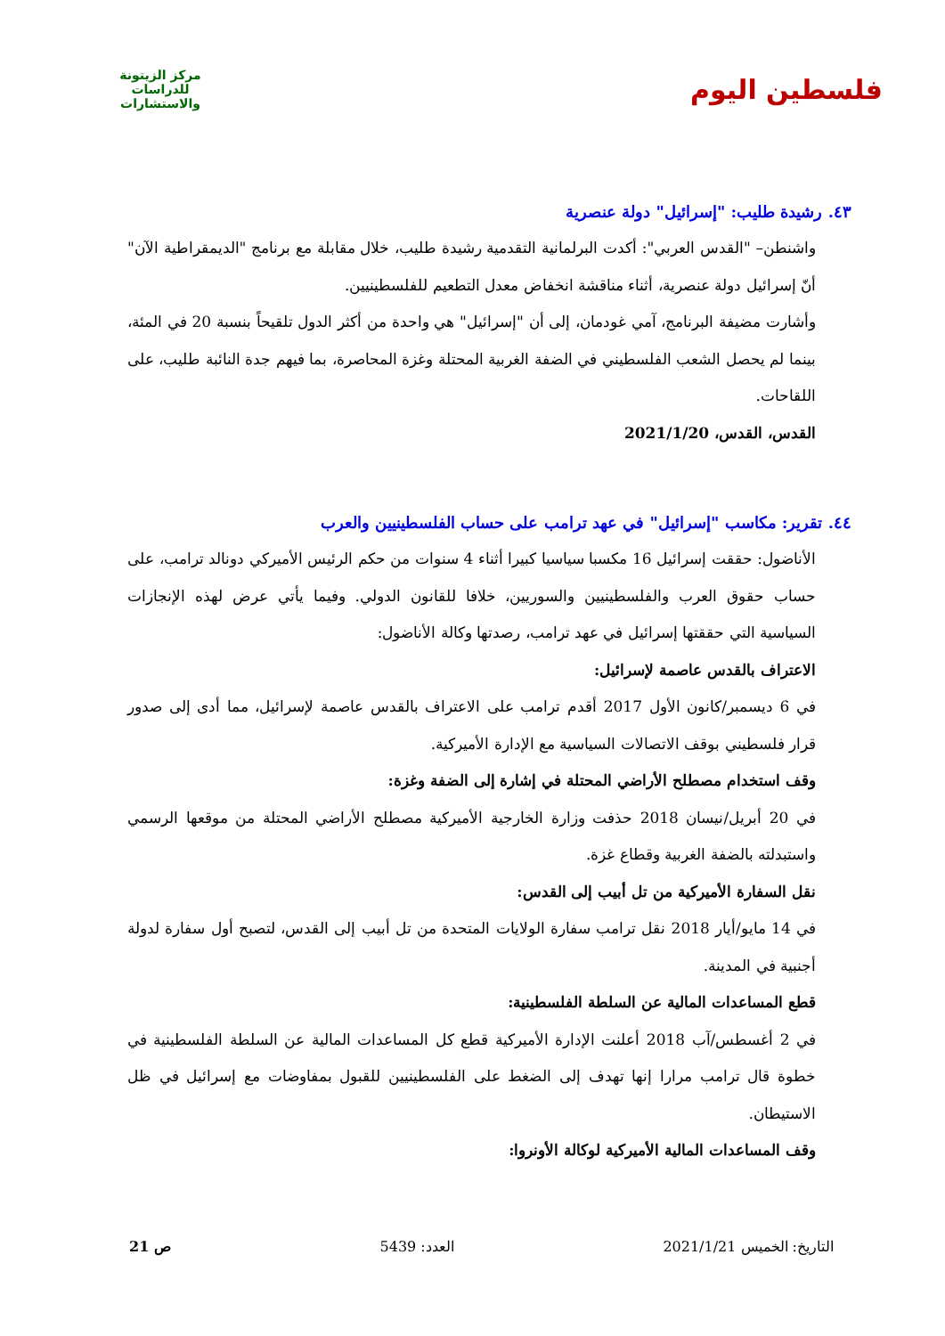فلسطين اليوم
مركز الزيتونة
للدراسات والاستشارات
٤٣. رشيدة طليب: "إسرائيل" دولة عنصرية
واشنطن– "القدس العربي": أكدت البرلمانية التقدمية رشيدة طليب، خلال مقابلة مع برنامج "الديمقراطية الآن" أنّ إسرائيل دولة عنصرية، أثناء مناقشة انخفاض معدل التطعيم للفلسطينيين.
وأشارت مضيفة البرنامج، آمي غودمان، إلى أن "إسرائيل" هي واحدة من أكثر الدول تلقيحاً بنسبة 20 في المئة، بينما لم يحصل الشعب الفلسطيني في الضفة الغربية المحتلة وغزة المحاصرة، بما فيهم جدة النائبة طليب، على اللقاحات.
القدس، القدس، 2021/1/20
٤٤. تقرير: مكاسب "إسرائيل" في عهد ترامب على حساب الفلسطينيين والعرب
الأناضول: حققت إسرائيل 16 مكسبا سياسيا كبيرا أثناء 4 سنوات من حكم الرئيس الأميركي دونالد ترامب، على حساب حقوق العرب والفلسطينيين والسوريين، خلافا للقانون الدولي. وفيما يأتي عرض لهذه الإنجازات السياسية التي حققتها إسرائيل في عهد ترامب، رصدتها وكالة الأناضول:
الاعتراف بالقدس عاصمة لإسرائيل:
في 6 ديسمبر/كانون الأول 2017 أقدم ترامب على الاعتراف بالقدس عاصمة لإسرائيل، مما أدى إلى صدور قرار فلسطيني بوقف الاتصالات السياسية مع الإدارة الأميركية.
وقف استخدام مصطلح الأراضي المحتلة في إشارة إلى الضفة وغزة:
في 20 أبريل/نيسان 2018 حذفت وزارة الخارجية الأميركية مصطلح الأراضي المحتلة من موقعها الرسمي واستبدلته بالضفة الغربية وقطاع غزة.
نقل السفارة الأميركية من تل أبيب إلى القدس:
في 14 مايو/أيار 2018 نقل ترامب سفارة الولايات المتحدة من تل أبيب إلى القدس، لتصبح أول سفارة لدولة أجنبية في المدينة.
قطع المساعدات المالية عن السلطة الفلسطينية:
في 2 أغسطس/آب 2018 أعلنت الإدارة الأميركية قطع كل المساعدات المالية عن السلطة الفلسطينية في خطوة قال ترامب مرارا إنها تهدف إلى الضغط على الفلسطينيين للقبول بمفاوضات مع إسرائيل في ظل الاستيطان.
وقف المساعدات المالية الأميركية لوكالة الأونروا:
التاريخ: الخميس 2021/1/21 العدد: 5439 ص 21